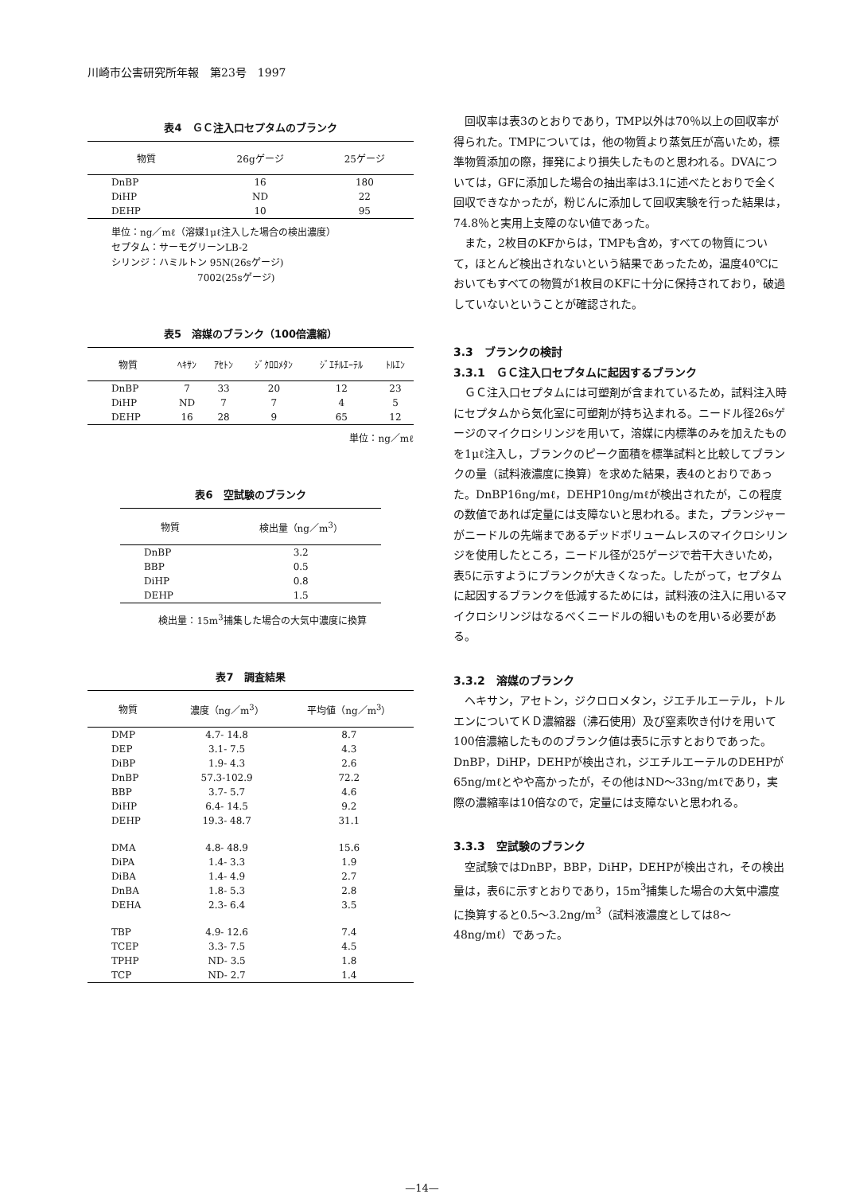川崎市公害研究所年報　第23号　1997
表4　ＧＣ注入口セプタムのブランク
| 物質 | 26gゲージ | 25ゲージ |
| --- | --- | --- |
| DnBP | 16 | 180 |
| DiHP | ND | 22 |
| DEHP | 10 | 95 |
単位：ng／mℓ（溶媒1μℓ注入した場合の検出濃度）
セプタム：サーモグリーンLB-2
シリンジ：ハミルトン 95N(26sゲージ)
　　　　　　　　　7002(25sゲージ)
表5　溶媒のブランク（100倍濃縮）
| 物質 | ﾍｷｻﾝ | ｱｾﾄﾝ | ｼﾞｸﾛﾛﾒﾀﾝ | ｼﾞｴﾁﾙｴｰﾃﾙ | ﾄﾙｴﾝ |
| --- | --- | --- | --- | --- | --- |
| DnBP | 7 | 33 | 20 | 12 | 23 |
| DiHP | ND | 7 | 7 | 4 | 5 |
| DEHP | 16 | 28 | 9 | 65 | 12 |
単位：ng／mℓ
表6　空試験のブランク
| 物質 | 検出量（ng／m<sup>3</sup>） |
| --- | --- |
| DnBP | 3.2 |
| BBP | 0.5 |
| DiHP | 0.8 |
| DEHP | 1.5 |
検出量：15m<sup>3</sup>捕集した場合の大気中濃度に換算
表7　調査結果
| 物質 | 濃度（ng／m<sup>3</sup>） | 平均値（ng／m<sup>3</sup>） |
| --- | --- | --- |
| DMP | 4.7- 14.8 | 8.7 |
| DEP | 3.1- 7.5 | 4.3 |
| DiBP | 1.9- 4.3 | 2.6 |
| DnBP | 57.3-102.9 | 72.2 |
| BBP | 3.7- 5.7 | 4.6 |
| DiHP | 6.4- 14.5 | 9.2 |
| DEHP | 19.3- 48.7 | 31.1 |
| DMA | 4.8- 48.9 | 15.6 |
| DiPA | 1.4- 3.3 | 1.9 |
| DiBA | 1.4- 4.9 | 2.7 |
| DnBA | 1.8- 5.3 | 2.8 |
| DEHA | 2.3- 6.4 | 3.5 |
| TBP | 4.9- 12.6 | 7.4 |
| TCEP | 3.3- 7.5 | 4.5 |
| TPHP | ND- 3.5 | 1.8 |
| TCP | ND- 2.7 | 1.4 |
回収率は表3のとおりであり，TMP以外は70％以上の回収率が得られた。TMPについては，他の物質より蒸気圧が高いため，標準物質添加の際，揮発により損失したものと思われる。DVAについては，GFに添加した場合の抽出率は3.1に述べたとおりで全く回収できなかったが，粉じんに添加して回収実験を行った結果は，74.8％と実用上支障のない値であった。
また，2枚目のKFからは，TMPも含め，すべての物質について，ほとんど検出されないという結果であったため，温度40℃においてもすべての物質が1枚目のKFに十分に保持されており，破過していないということが確認された。
3.3　ブランクの検討
3.3.1　ＧＣ注入口セプタムに起因するブランク
ＧＣ注入口セプタムには可塑剤が含まれているため，試料注入時にセプタムから気化室に可塑剤が持ち込まれる。ニードル径26sゲージのマイクロシリンジを用いて，溶媒に内標準のみを加えたものを1μℓ注入し，ブランクのピーク面積を標準試料と比較してブランクの量（試料液濃度に換算）を求めた結果，表4のとおりであった。DnBP16ng/mℓ，DEHP10ng/mℓが検出されたが，この程度の数値であれば定量には支障ないと思われる。また，プランジャーがニードルの先端まであるデッドボリュームレスのマイクロシリンジを使用したところ，ニードル径が25ゲージで若干大きいため，表5に示すようにブランクが大きくなった。したがって，セプタムに起因するブランクを低減するためには，試料液の注入に用いるマイクロシリンジはなるべくニードルの細いものを用いる必要がある。
3.3.2　溶媒のブランク
ヘキサン，アセトン，ジクロロメタン，ジエチルエーテル，トルエンについてＫＤ濃縮器（沸石使用）及び窒素吹き付けを用いて100倍濃縮したもののブランク値は表5に示すとおりであった。DnBP，DiHP，DEHPが検出され，ジエチルエーテルのDEHPが65ng/mℓとやや高かったが，その他はND～33ng/mℓであり，実際の濃縮率は10倍なので，定量には支障ないと思われる。
3.3.3　空試験のブランク
空試験ではDnBP，BBP，DiHP，DEHPが検出され，その検出量は，表6に示すとおりであり，15m<sup>3</sup>捕集した場合の大気中濃度に換算すると0.5～3.2ng/m<sup>3</sup>（試料液濃度としては8～48ng/mℓ）であった。
—14—